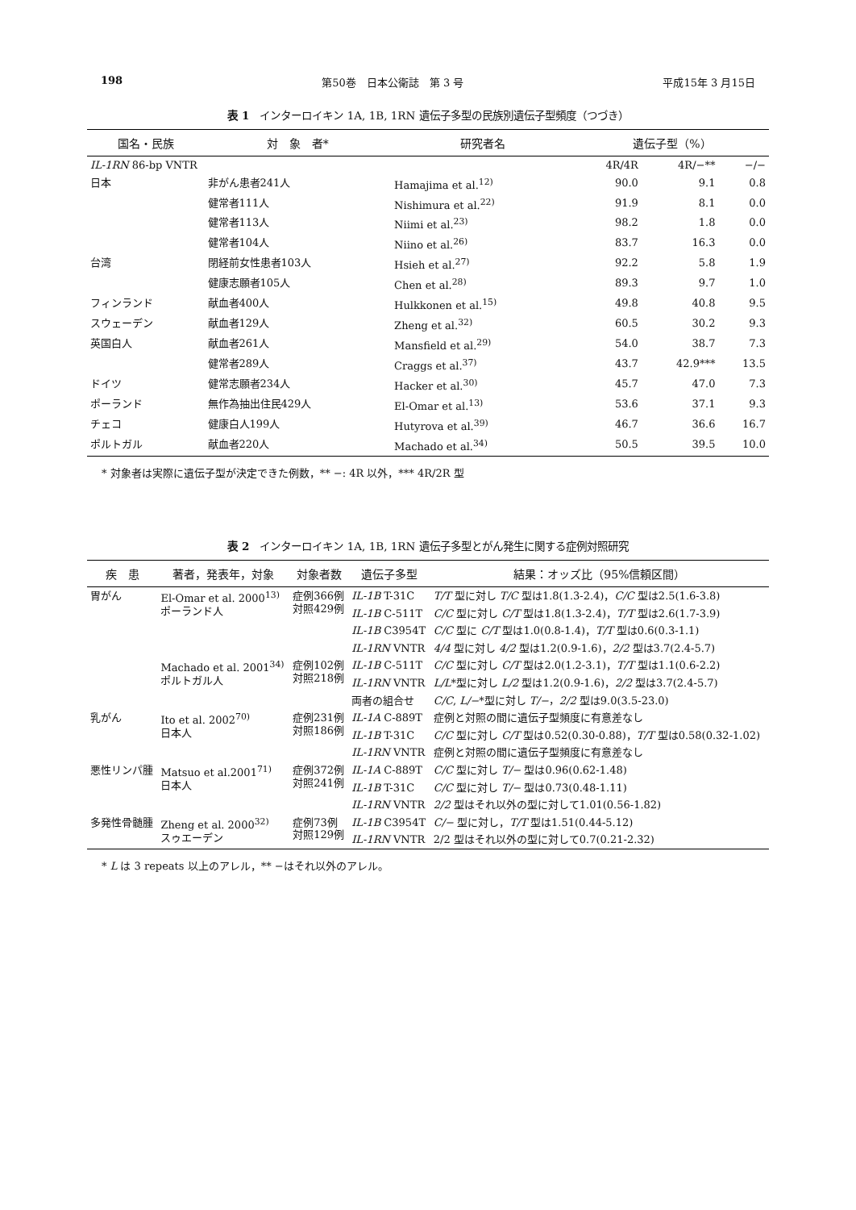198 第50巻　日本公衛誌　第 3 号 平成15年 3 月15日
表 1　インターロイキン 1A, 1B, 1RN 遺伝子多型の民族別遺伝子型頻度（つづき）
| 国名・民族 | 対 象 者* | 研究者名 | 遺伝子型（%） | | |
| --- | --- | --- | --- | --- | --- |
| IL-1RN 86-bp VNTR | | | 4R/4R | 4R/−** | −/− |
| 日本 | 非がん患者241人 | Hamajima et al.<sup>12)</sup> | 90.0 | 9.1 | 0.8 |
| | 健常者111人 | Nishimura et al.<sup>22)</sup> | 91.9 | 8.1 | 0.0 |
| | 健常者113人 | Niimi et al.<sup>23)</sup> | 98.2 | 1.8 | 0.0 |
| | 健常者104人 | Niino et al.<sup>26)</sup> | 83.7 | 16.3 | 0.0 |
| 台湾 | 閉経前女性患者103人 | Hsieh et al.<sup>27)</sup> | 92.2 | 5.8 | 1.9 |
| | 健康志願者105人 | Chen et al.<sup>28)</sup> | 89.3 | 9.7 | 1.0 |
| フィンランド | 献血者400人 | Hulkkonen et al.<sup>15)</sup> | 49.8 | 40.8 | 9.5 |
| スウェーデン | 献血者129人 | Zheng et al.<sup>32)</sup> | 60.5 | 30.2 | 9.3 |
| 英国白人 | 献血者261人 | Mansfield et al.<sup>29)</sup> | 54.0 | 38.7 | 7.3 |
| | 健常者289人 | Craggs et al.<sup>37)</sup> | 43.7 | 42.9*** | 13.5 |
| ドイツ | 健常志願者234人 | Hacker et al.<sup>30)</sup> | 45.7 | 47.0 | 7.3 |
| ポーランド | 無作為抽出住民429人 | El-Omar et al.<sup>13)</sup> | 53.6 | 37.1 | 9.3 |
| チェコ | 健康白人199人 | Hutyrova et al.<sup>39)</sup> | 46.7 | 36.6 | 16.7 |
| ポルトガル | 献血者220人 | Machado et al.<sup>34)</sup> | 50.5 | 39.5 | 10.0 |
* 対象者は実際に遺伝子型が決定できた例数，** −: 4R 以外，*** 4R/2R 型
表 2　インターロイキン 1A, 1B, 1RN 遺伝子多型とがん発生に関する症例対照研究
| 疾 患 | 著者，発表年，対象 | 対象者数 | 遺伝子多型 | 結果：オッズ比（95%信頼区間） |
| --- | --- | --- | --- | --- |
| 胃がん | El-Omar et al. 2000<sup>13)</sup> ポーランド人 | 症例366例 対照429例 | IL-1B T-31C | T/T 型に対し T/C 型は1.8(1.3-2.4)， C/C 型は2.5(1.6-3.8) |
| | | | IL-1B C-511T | C/C 型に対し C/T 型は1.8(1.3-2.4)， T/T 型は2.6(1.7-3.9) |
| | | | IL-1B C3954T | C/C 型に C/T 型は1.0(0.8-1.4)， T/T 型は0.6(0.3-1.1) |
| | | | IL-1RN VNTR | 4/4 型に対し 4/2 型は1.2(0.9-1.6)， 2/2 型は3.7(2.4-5.7) |
| | Machado et al. 2001<sup>34)</sup> ポルトガル人 | 症例102例 対照218例 | IL-1B C-511T | C/C 型に対し C/T 型は2.0(1.2-3.1)， T/T 型は1.1(0.6-2.2) |
| | | | IL-1RN VNTR | L/L *型に対し L/2 型は1.2(0.9-1.6)， 2/2 型は3.7(2.4-5.7) |
| | | | 両者の組合せ | C/C , L/− *型に対し T/− ， 2/2 型は9.0(3.5-23.0) |
| 乳がん | Ito et al. 2002<sup>70)</sup> 日本人 | 症例231例 対照186例 | IL-1A C-889T | 症例と対照の間に遺伝子型頻度に有意差なし |
| | | | IL-1B T-31C | C/C 型に対し C/T 型は0.52(0.30-0.88)， T/T 型は0.58(0.32-1.02) |
| | | | IL-1RN VNTR | 症例と対照の間に遺伝子型頻度に有意差なし |
| 悪性リンパ腫 | Matsuo et al.2001<sup>71)</sup> 日本人 | 症例372例 対照241例 | IL-1A C-889T | C/C 型に対し T/− 型は0.96(0.62-1.48) |
| | | | IL-1B T-31C | C/C 型に対し T/− 型は0.73(0.48-1.11) |
| | | | IL-1RN VNTR | 2/2 型はそれ以外の型に対して1.01(0.56-1.82) |
| 多発性骨髄腫 | Zheng et al. 2000<sup>32)</sup> スゥエーデン | 症例73例 対照129例 | IL-1B C3954T | C/− 型に対し， T/T 型は1.51(0.44-5.12) |
| | | | IL-1RN VNTR | 2/2 型はそれ以外の型に対して0.7(0.21-2.32) |
* L は 3 repeats 以上のアレル，** −はそれ以外のアレル。